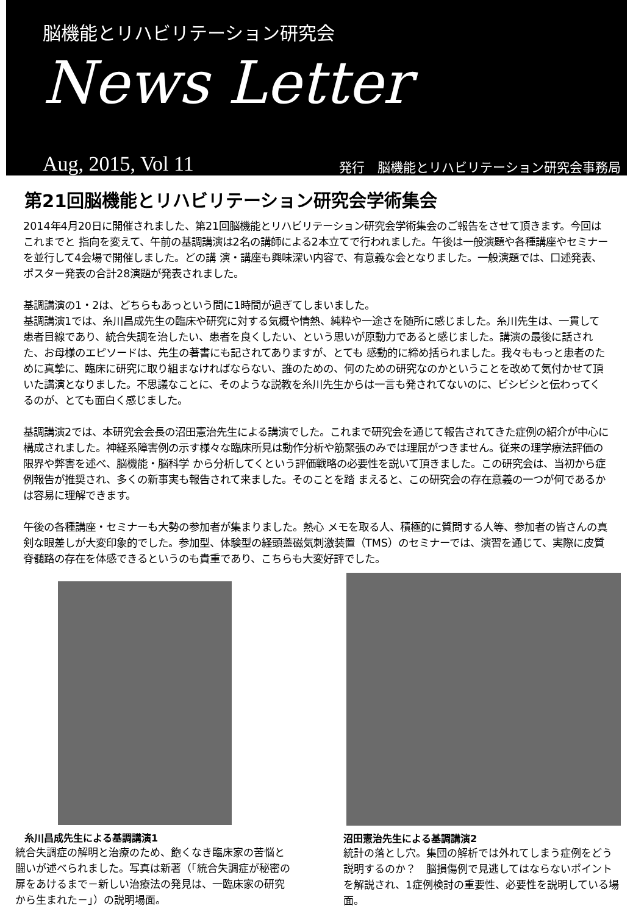脳機能とリハビリテーション研究会
News Letter
Aug, 2015, Vol 11 発行　脳機能とリハビリテーション研究会事務局
第21回脳機能とリハビリテーション研究会学術集会
2014年4月20日に開催されました、第21回脳機能とリハビリテーション研究会学術集会のご報告をさせて頂きます。今回はこれまでと 指向を変えて、午前の基調講演は2名の講師による2本立てで行われました。午後は一般演題や各種講座やセミナーを並行して4会場で開催しました。どの講 演・講座も興味深い内容で、有意義な会となりました。一般演題では、口述発表、ポスター発表の合計28演題が発表されました。
基調講演の1・2は、どちらもあっという間に1時間が過ぎてしまいました。
基調講演1では、糸川昌成先生の臨床や研究に対する気概や情熱、純粋や一途さを随所に感じました。糸川先生は、一貫して患者目線であり、統合失調を治したい、患者を良くしたい、という思いが原動力であると感じました。講演の最後に話された、お母様のエピソードは、先生の著書にも記されてありますが、とても 感動的に締め括られました。我々ももっと患者のために真摯に、臨床に研究に取り組まなければならない、誰のための、何のための研究なのかということを改めて気付かせて頂いた講演となりました。不思議なことに、そのような説教を糸川先生からは一言も発されてないのに、ビシビシと伝わってくるのが、とても面白く感じました。
基調講演2では、本研究会会長の沼田憲治先生による講演でした。これまで研究会を通じて報告されてきた症例の紹介が中心に 構成されました。神経系障害例の示す様々な臨床所見は動作分析や筋緊張のみでは理屈がつきません。従来の理学療法評価の限界や弊害を述べ、脳機能・脳科学 から分析してくという評価戦略の必要性を説いて頂きました。この研究会は、当初から症例報告が推奨され、多くの新事実も報告されて来ました。そのことを踏 まえると、この研究会の存在意義の一つが何であるかは容易に理解できます。
午後の各種講座・セミナーも大勢の参加者が集まりました。熱心 メモを取る人、積極的に質問する人等、参加者の皆さんの真剣な眼差しが大変印象的でした。参加型、体験型の経頭蓋磁気刺激装置（TMS）のセミナーでは、演習を通じて、実際に皮質脊髄路の存在を体感できるというのも貴重であり、こちらも大変好評でした。
糸川昌成先生による基調講演1
統合失調症の解明と治療のため、飽くなき臨床家の苦悩と闘いが述べられました。写真は新著（「統合失調症が秘密の扉をあけるまで－新しい治療法の発見は、一臨床家の研究から生まれた－」）の説明場面。
沼田憲治先生による基調講演2
統計の落とし穴。集団の解析では外れてしまう症例をどう説明するのか？　脳損傷例で見逃してはならないポイントを解説され、1症例検討の重要性、必要性を説明している場面。